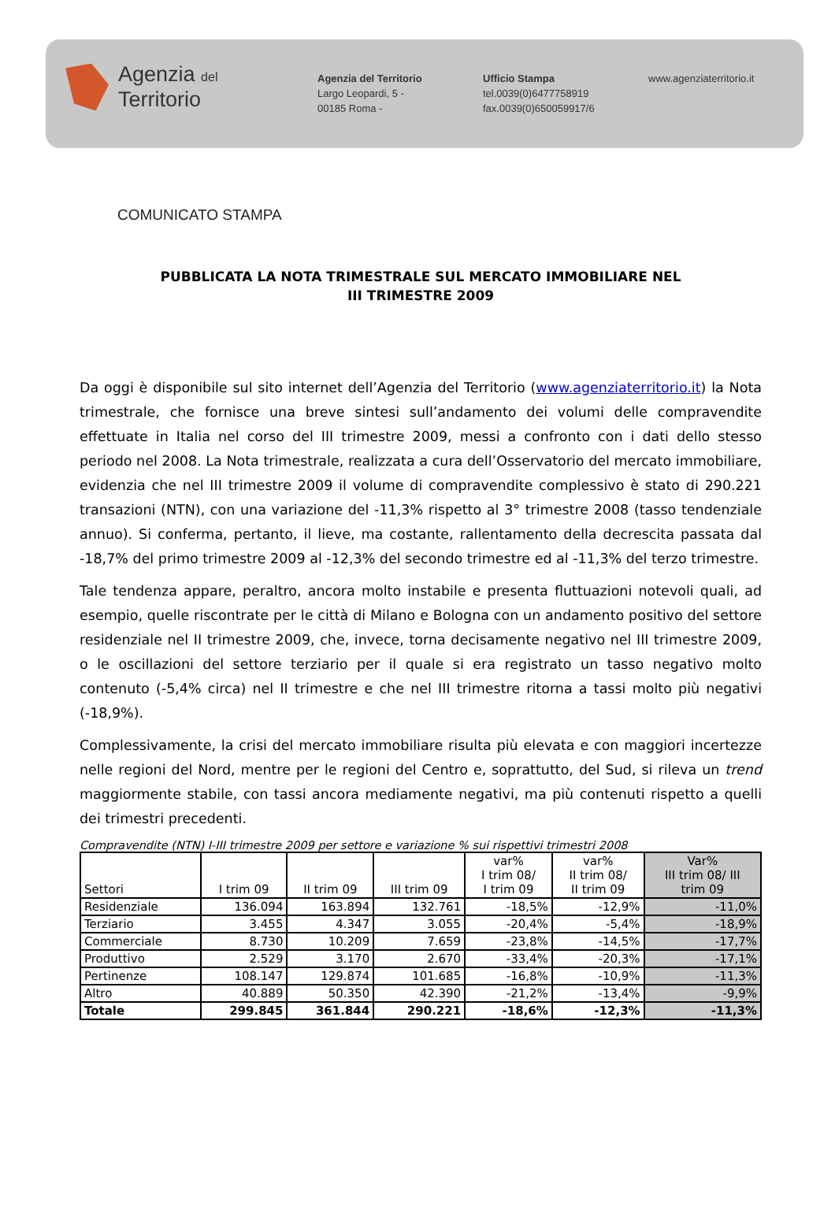Agenzia del
Territorio
Agenzia del Territorio
Largo Leopardi, 5 -
00185 Roma -
Ufficio Stampa
tel.0039(0)6477758919
fax.0039(0)650059917/6
www.agenziaterritorio.it
COMUNICATO STAMPA
PUBBLICATA LA NOTA TRIMESTRALE SUL MERCATO IMMOBILIARE NEL
III TRIMESTRE 2009
Da oggi è disponibile sul sito internet dell’Agenzia del Territorio (www.agenziaterritorio.it) la Nota trimestrale, che fornisce una breve sintesi sull’andamento dei volumi delle compravendite effettuate in Italia nel corso del III trimestre 2009, messi a confronto con i dati dello stesso periodo nel 2008. La Nota trimestrale, realizzata a cura dell’Osservatorio del mercato immobiliare, evidenzia che nel III trimestre 2009 il volume di compravendite complessivo è stato di 290.221 transazioni (NTN), con una variazione del -11,3% rispetto al 3° trimestre 2008 (tasso tendenziale annuo). Si conferma, pertanto, il lieve, ma costante, rallentamento della decrescita passata dal -18,7% del primo trimestre 2009 al -12,3% del secondo trimestre ed al -11,3% del terzo trimestre.
Tale tendenza appare, peraltro, ancora molto instabile e presenta fluttuazioni notevoli quali, ad esempio, quelle riscontrate per le città di Milano e Bologna con un andamento positivo del settore residenziale nel II trimestre 2009, che, invece, torna decisamente negativo nel III trimestre 2009, o le oscillazioni del settore terziario per il quale si era registrato un tasso negativo molto contenuto (-5,4% circa) nel II trimestre e che nel III trimestre ritorna a tassi molto più negativi (-18,9%).
Complessivamente, la crisi del mercato immobiliare risulta più elevata e con maggiori incertezze nelle regioni del Nord, mentre per le regioni del Centro e, soprattutto, del Sud, si rileva un trend maggiormente stabile, con tassi ancora mediamente negativi, ma più contenuti rispetto a quelli dei trimestri precedenti.
Compravendite (NTN) I-III trimestre 2009 per settore e variazione % sui rispettivi trimestri 2008
| Settori | I trim 09 | II trim 09 | III trim 09 | var% I trim 08/ I trim 09 | var% II trim 08/ II trim 09 | Var% III trim 08/ III trim 09 |
| --- | --- | --- | --- | --- | --- | --- |
| Residenziale | 136.094 | 163.894 | 132.761 | -18,5% | -12,9% | -11,0% |
| Terziario | 3.455 | 4.347 | 3.055 | -20,4% | -5,4% | -18,9% |
| Commerciale | 8.730 | 10.209 | 7.659 | -23,8% | -14,5% | -17,7% |
| Produttivo | 2.529 | 3.170 | 2.670 | -33,4% | -20,3% | -17,1% |
| Pertinenze | 108.147 | 129.874 | 101.685 | -16,8% | -10,9% | -11,3% |
| Altro | 40.889 | 50.350 | 42.390 | -21,2% | -13,4% | -9,9% |
| Totale | 299.845 | 361.844 | 290.221 | -18,6% | -12,3% | -11,3% |